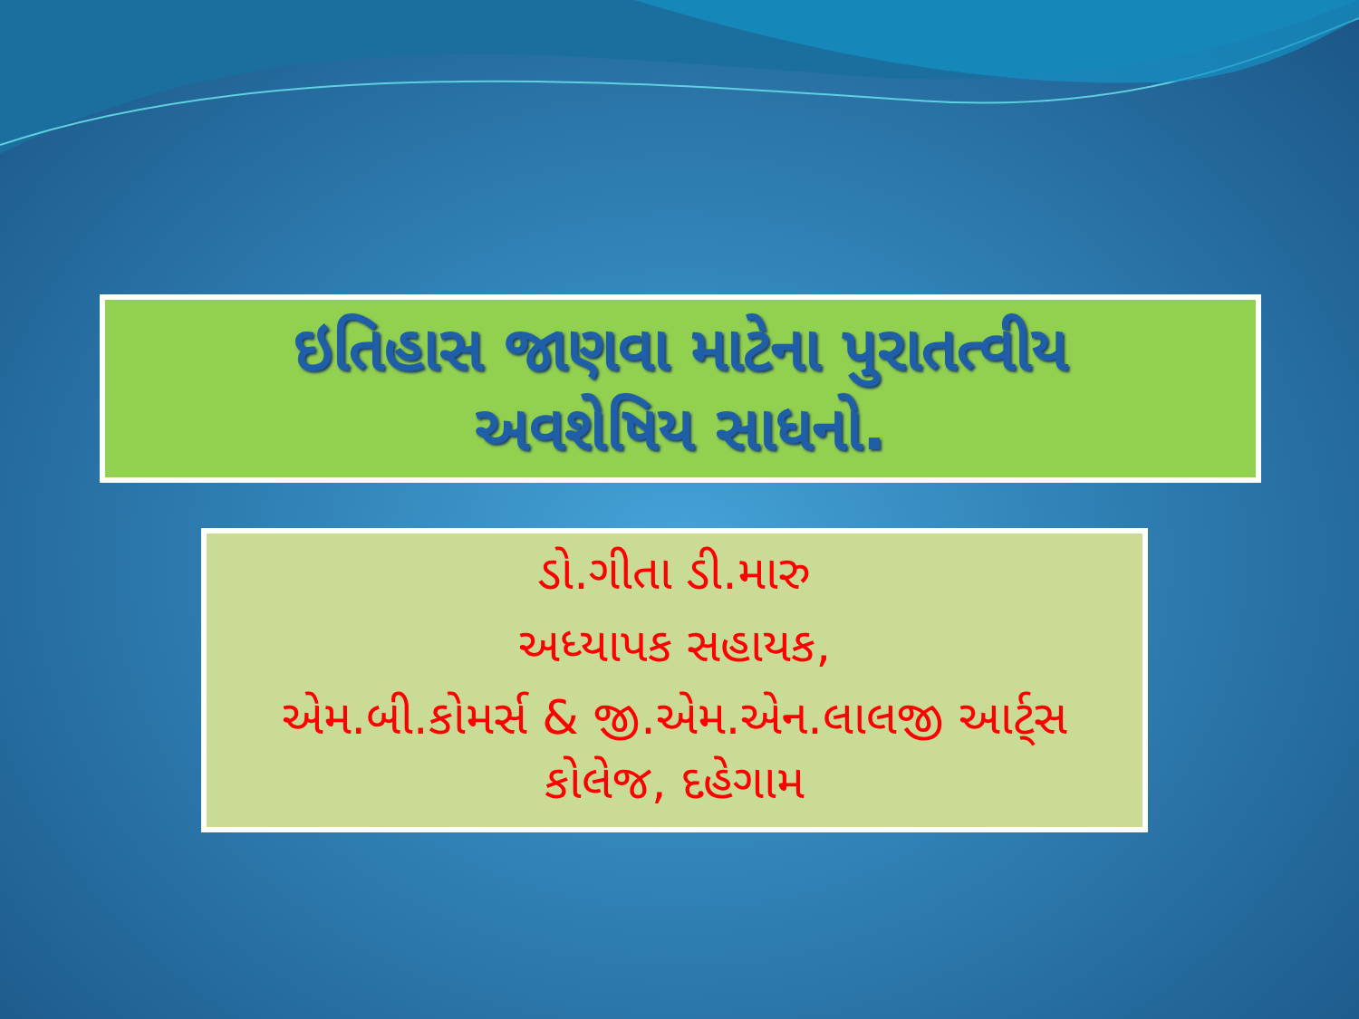ઇતિહાસ જાણવા માટેના પુરાતત્વીય
અવશેષિય સાધનો.
ડો.ગીતા ડી.મારુ
અધ્યાપક સહાયક,
એમ.બી.કોમર્સ & જી.એમ.એન.લાલજી આર્ટ્સ
કોલેજ, દહેગામ